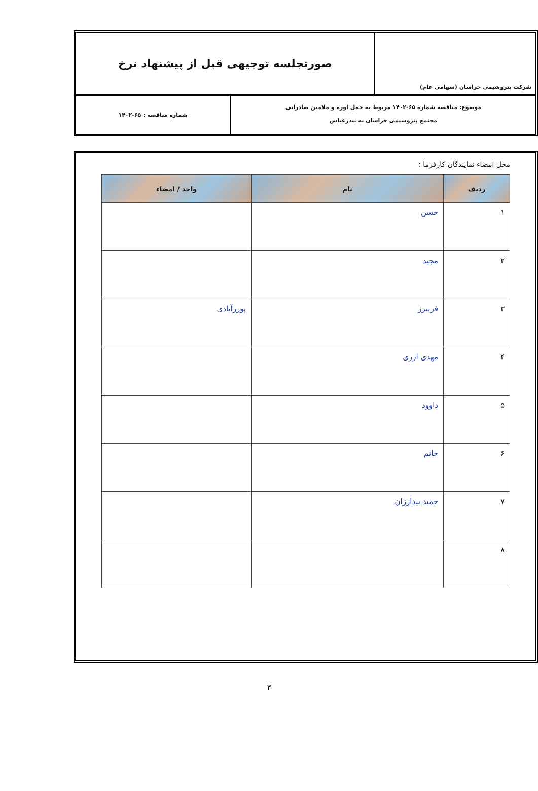شرکت پتروشیمی خراسان (سهامی عام)
صورتجلسه توجیهی قبل از پیشنهاد نرخ
موضوع: مناقصه شماره ۶۵-۱۴۰۲ مربوط به حمل اوره و ملامین صادراتی
مجتمع پتروشیمی خراسان به بندرعباس
شماره مناقصه : ۶۵-۱۴۰۲
محل امضاء نمایندگان کارفرما :
| ردیف | نام | واحد / امضاء |
| --- | --- | --- |
| ۱ | حسن | |
| ۲ | مجید | |
| ۳ | فریبرز | پوررآبادی |
| ۴ | مهدی ازری | |
| ۵ | داوود | |
| ۶ | خانم | |
| ۷ | حمید بیدارزان | |
| ۸ | | |
۳